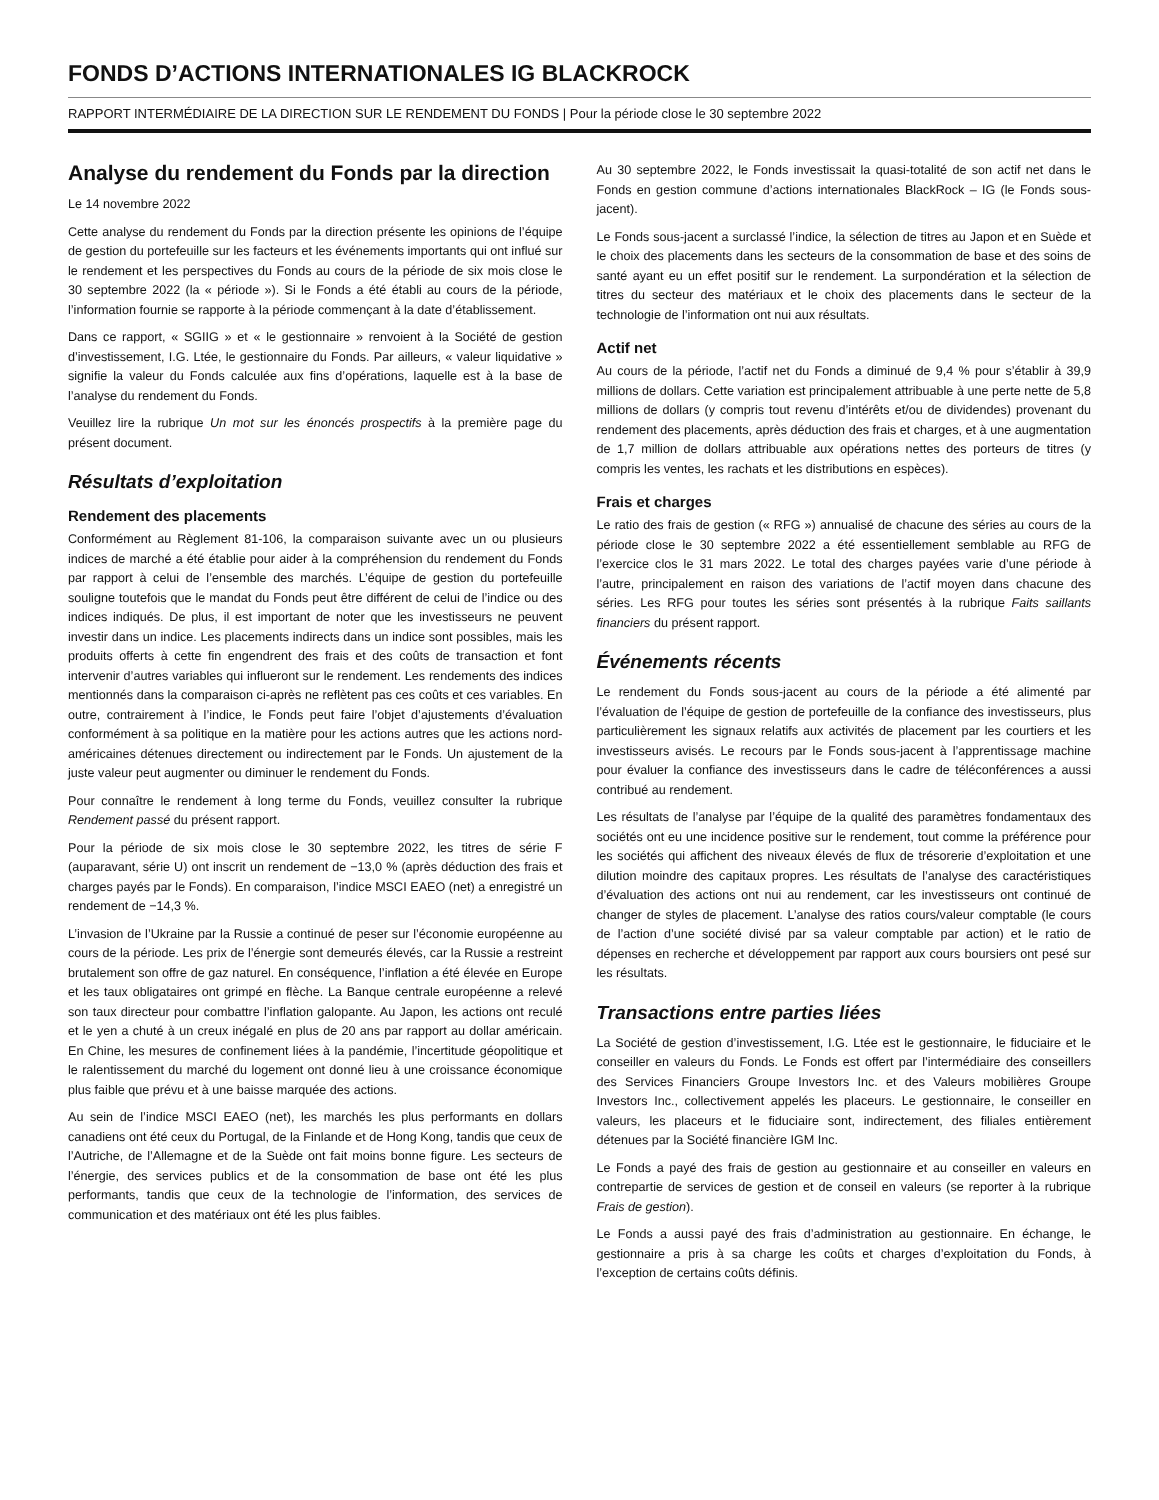FONDS D’ACTIONS INTERNATIONALES IG BLACKROCK
RAPPORT INTERMÉDIAIRE DE LA DIRECTION SUR LE RENDEMENT DU FONDS | Pour la période close le 30 septembre 2022
Analyse du rendement du Fonds par la direction
Le 14 novembre 2022
Cette analyse du rendement du Fonds par la direction présente les opinions de l’équipe de gestion du portefeuille sur les facteurs et les événements importants qui ont influé sur le rendement et les perspectives du Fonds au cours de la période de six mois close le 30 septembre 2022 (la « période »). Si le Fonds a été établi au cours de la période, l’information fournie se rapporte à la période commençant à la date d’établissement.
Dans ce rapport, « SGIIG » et « le gestionnaire » renvoient à la Société de gestion d’investissement, I.G. Ltée, le gestionnaire du Fonds. Par ailleurs, « valeur liquidative » signifie la valeur du Fonds calculée aux fins d’opérations, laquelle est à la base de l’analyse du rendement du Fonds.
Veuillez lire la rubrique Un mot sur les énoncés prospectifs à la première page du présent document.
Résultats d’exploitation
Rendement des placements
Conformément au Règlement 81-106, la comparaison suivante avec un ou plusieurs indices de marché a été établie pour aider à la compréhension du rendement du Fonds par rapport à celui de l’ensemble des marchés. L’équipe de gestion du portefeuille souligne toutefois que le mandat du Fonds peut être différent de celui de l’indice ou des indices indiqués. De plus, il est important de noter que les investisseurs ne peuvent investir dans un indice. Les placements indirects dans un indice sont possibles, mais les produits offerts à cette fin engendrent des frais et des coûts de transaction et font intervenir d’autres variables qui influeront sur le rendement. Les rendements des indices mentionnés dans la comparaison ci-après ne reflètent pas ces coûts et ces variables. En outre, contrairement à l’indice, le Fonds peut faire l’objet d’ajustements d’évaluation conformément à sa politique en la matière pour les actions autres que les actions nord-américaines détenues directement ou indirectement par le Fonds. Un ajustement de la juste valeur peut augmenter ou diminuer le rendement du Fonds.
Pour connaître le rendement à long terme du Fonds, veuillez consulter la rubrique Rendement passé du présent rapport.
Pour la période de six mois close le 30 septembre 2022, les titres de série F (auparavant, série U) ont inscrit un rendement de −13,0 % (après déduction des frais et charges payés par le Fonds). En comparaison, l’indice MSCI EAEO (net) a enregistré un rendement de −14,3 %.
L’invasion de l’Ukraine par la Russie a continué de peser sur l’économie européenne au cours de la période. Les prix de l’énergie sont demeurés élevés, car la Russie a restreint brutalement son offre de gaz naturel. En conséquence, l’inflation a été élevée en Europe et les taux obligataires ont grimpé en flèche. La Banque centrale européenne a relevé son taux directeur pour combattre l’inflation galopante. Au Japon, les actions ont reculé et le yen a chuté à un creux inégalé en plus de 20 ans par rapport au dollar américain. En Chine, les mesures de confinement liées à la pandémie, l’incertitude géopolitique et le ralentissement du marché du logement ont donné lieu à une croissance économique plus faible que prévu et à une baisse marquée des actions.
Au sein de l’indice MSCI EAEO (net), les marchés les plus performants en dollars canadiens ont été ceux du Portugal, de la Finlande et de Hong Kong, tandis que ceux de l’Autriche, de l’Allemagne et de la Suède ont fait moins bonne figure. Les secteurs de l’énergie, des services publics et de la consommation de base ont été les plus performants, tandis que ceux de la technologie de l’information, des services de communication et des matériaux ont été les plus faibles.
Au 30 septembre 2022, le Fonds investissait la quasi-totalité de son actif net dans le Fonds en gestion commune d’actions internationales BlackRock – IG (le Fonds sous-jacent).
Le Fonds sous-jacent a surclassé l’indice, la sélection de titres au Japon et en Suède et le choix des placements dans les secteurs de la consommation de base et des soins de santé ayant eu un effet positif sur le rendement. La surpondération et la sélection de titres du secteur des matériaux et le choix des placements dans le secteur de la technologie de l’information ont nui aux résultats.
Actif net
Au cours de la période, l’actif net du Fonds a diminué de 9,4 % pour s’établir à 39,9 millions de dollars. Cette variation est principalement attribuable à une perte nette de 5,8 millions de dollars (y compris tout revenu d’intérêts et/ou de dividendes) provenant du rendement des placements, après déduction des frais et charges, et à une augmentation de 1,7 million de dollars attribuable aux opérations nettes des porteurs de titres (y compris les ventes, les rachats et les distributions en espèces).
Frais et charges
Le ratio des frais de gestion (« RFG ») annualisé de chacune des séries au cours de la période close le 30 septembre 2022 a été essentiellement semblable au RFG de l’exercice clos le 31 mars 2022. Le total des charges payées varie d’une période à l’autre, principalement en raison des variations de l’actif moyen dans chacune des séries. Les RFG pour toutes les séries sont présentés à la rubrique Faits saillants financiers du présent rapport.
Événements récents
Le rendement du Fonds sous-jacent au cours de la période a été alimenté par l’évaluation de l’équipe de gestion de portefeuille de la confiance des investisseurs, plus particulièrement les signaux relatifs aux activités de placement par les courtiers et les investisseurs avisés. Le recours par le Fonds sous-jacent à l’apprentissage machine pour évaluer la confiance des investisseurs dans le cadre de téléconférences a aussi contribué au rendement.
Les résultats de l’analyse par l’équipe de la qualité des paramètres fondamentaux des sociétés ont eu une incidence positive sur le rendement, tout comme la préférence pour les sociétés qui affichent des niveaux élevés de flux de trésorerie d’exploitation et une dilution moindre des capitaux propres. Les résultats de l’analyse des caractéristiques d’évaluation des actions ont nui au rendement, car les investisseurs ont continué de changer de styles de placement. L’analyse des ratios cours/valeur comptable (le cours de l’action d’une société divisé par sa valeur comptable par action) et le ratio de dépenses en recherche et développement par rapport aux cours boursiers ont pesé sur les résultats.
Transactions entre parties liées
La Société de gestion d’investissement, I.G. Ltée est le gestionnaire, le fiduciaire et le conseiller en valeurs du Fonds. Le Fonds est offert par l’intermédiaire des conseillers des Services Financiers Groupe Investors Inc. et des Valeurs mobilières Groupe Investors Inc., collectivement appelés les placeurs. Le gestionnaire, le conseiller en valeurs, les placeurs et le fiduciaire sont, indirectement, des filiales entièrement détenues par la Société financière IGM Inc.
Le Fonds a payé des frais de gestion au gestionnaire et au conseiller en valeurs en contrepartie de services de gestion et de conseil en valeurs (se reporter à la rubrique Frais de gestion).
Le Fonds a aussi payé des frais d’administration au gestionnaire. En échange, le gestionnaire a pris à sa charge les coûts et charges d’exploitation du Fonds, à l’exception de certains coûts définis.